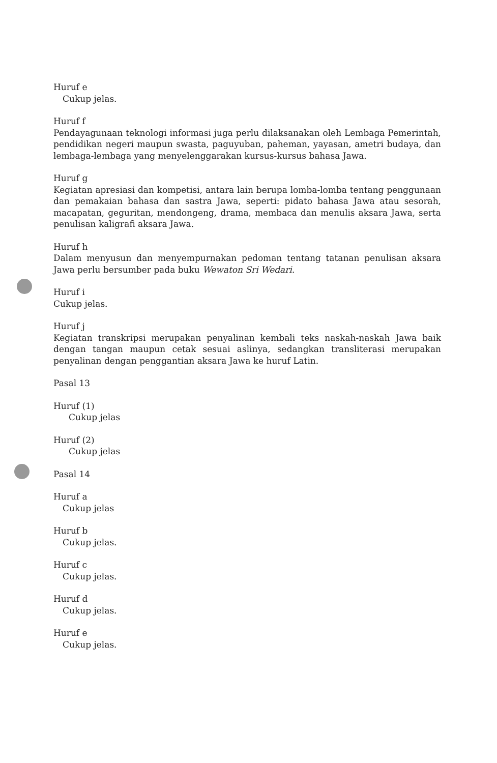Huruf e
Cukup jelas.
Huruf f
Pendayagunaan teknologi informasi juga perlu dilaksanakan oleh Lembaga Pemerintah, pendidikan negeri maupun swasta, paguyuban, paheman, yayasan, ametri budaya, dan lembaga-lembaga yang menyelenggarakan kursus-kursus bahasa Jawa.
Huruf g
Kegiatan apresiasi dan kompetisi, antara lain berupa lomba-lomba tentang penggunaan dan pemakaian bahasa dan sastra Jawa, seperti: pidato bahasa Jawa atau sesorah, macapatan, geguritan, mendongeng, drama, membaca dan menulis aksara Jawa, serta penulisan kaligrafi aksara Jawa.
Huruf h
Dalam menyusun dan menyempurnakan pedoman tentang tatanan penulisan aksara Jawa perlu bersumber pada buku Wewaton Sri Wedari.
Huruf i
Cukup jelas.
Huruf j
Kegiatan transkripsi merupakan penyalinan kembali teks naskah-naskah Jawa baik dengan tangan maupun cetak sesuai aslinya, sedangkan transliterasi merupakan penyalinan dengan penggantian aksara Jawa ke huruf Latin.
Pasal 13
Huruf (1)
Cukup jelas
Huruf (2)
Cukup jelas
Pasal 14
Huruf a
Cukup jelas
Huruf b
Cukup jelas.
Huruf c
Cukup jelas.
Huruf d
Cukup jelas.
Huruf e
Cukup jelas.